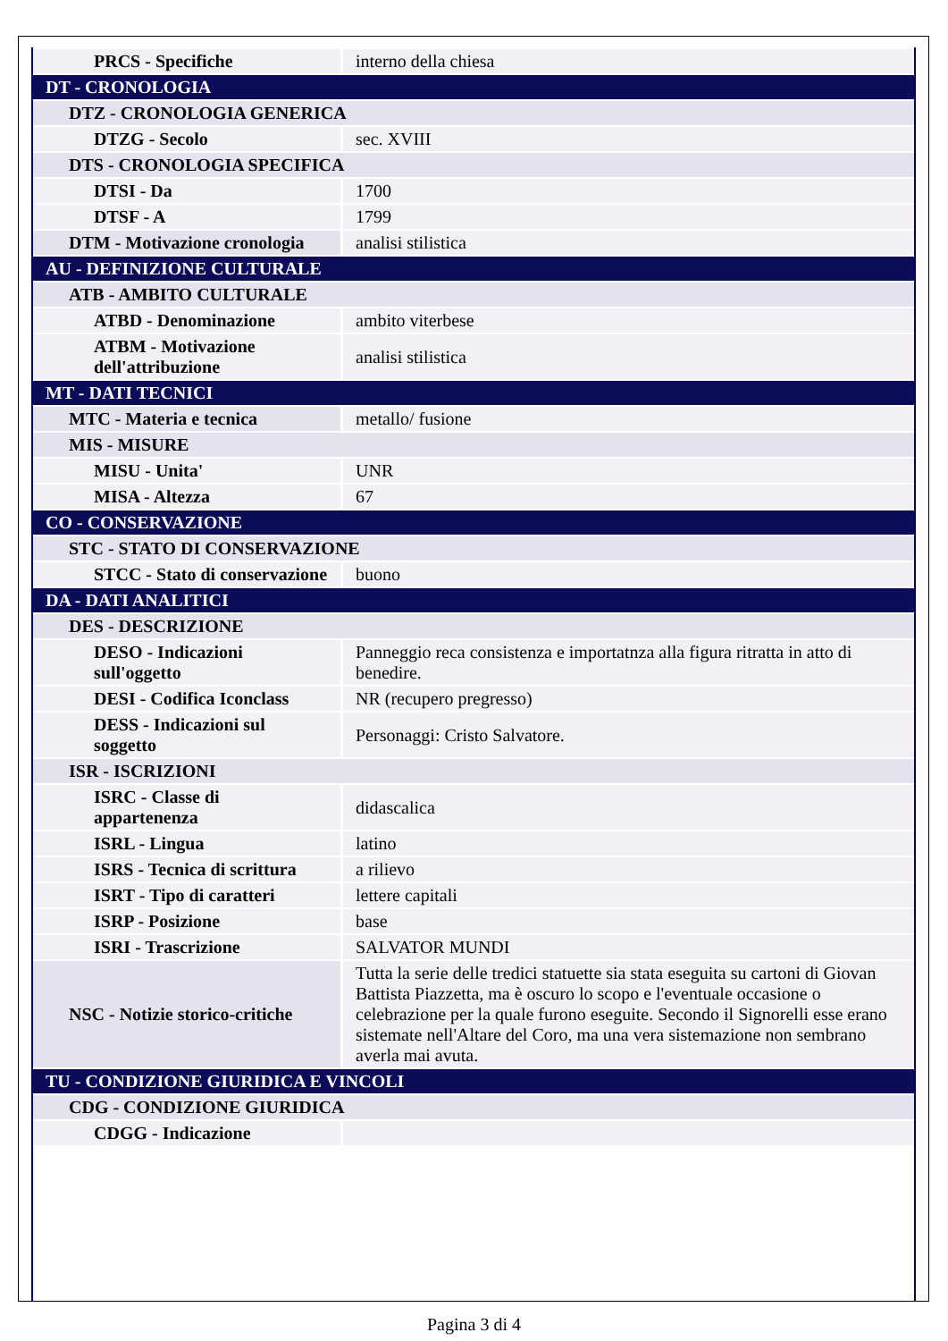| PRCS - Specifiche | interno della chiesa |
| DT - CRONOLOGIA | |
| DTZ - CRONOLOGIA GENERICA | |
| DTZG - Secolo | sec. XVIII |
| DTS - CRONOLOGIA SPECIFICA | |
| DTSI - Da | 1700 |
| DTSF - A | 1799 |
| DTM - Motivazione cronologia | analisi stilistica |
| AU - DEFINIZIONE CULTURALE | |
| ATB - AMBITO CULTURALE | |
| ATBD - Denominazione | ambito viterbese |
| ATBM - Motivazione dell'attribuzione | analisi stilistica |
| MT - DATI TECNICI | |
| MTC - Materia e tecnica | metallo/ fusione |
| MIS - MISURE | |
| MISU - Unita' | UNR |
| MISA - Altezza | 67 |
| CO - CONSERVAZIONE | |
| STC - STATO DI CONSERVAZIONE | |
| STCC - Stato di conservazione | buono |
| DA - DATI ANALITICI | |
| DES - DESCRIZIONE | |
| DESO - Indicazioni sull'oggetto | Panneggio reca consistenza e importatnza alla figura ritratta in atto di benedire. |
| DESI - Codifica Iconclass | NR (recupero pregresso) |
| DESS - Indicazioni sul soggetto | Personaggi: Cristo Salvatore. |
| ISR - ISCRIZIONI | |
| ISRC - Classe di appartenenza | didascalica |
| ISRL - Lingua | latino |
| ISRS - Tecnica di scrittura | a rilievo |
| ISRT - Tipo di caratteri | lettere capitali |
| ISRP - Posizione | base |
| ISRI - Trascrizione | SALVATOR MUNDI |
| NSC - Notizie storico-critiche | Tutta la serie delle tredici statuette sia stata eseguita su cartoni di Giovan Battista Piazzetta, ma è oscuro lo scopo e l'eventuale occasione o celebrazione per la quale furono eseguite. Secondo il Signorelli esse erano sistemate nell'Altare del Coro, ma una vera sistemazione non sembrano averla mai avuta. |
| TU - CONDIZIONE GIURIDICA E VINCOLI | |
| CDG - CONDIZIONE GIURIDICA | |
| CDGG - Indicazione | |
Pagina 3 di 4